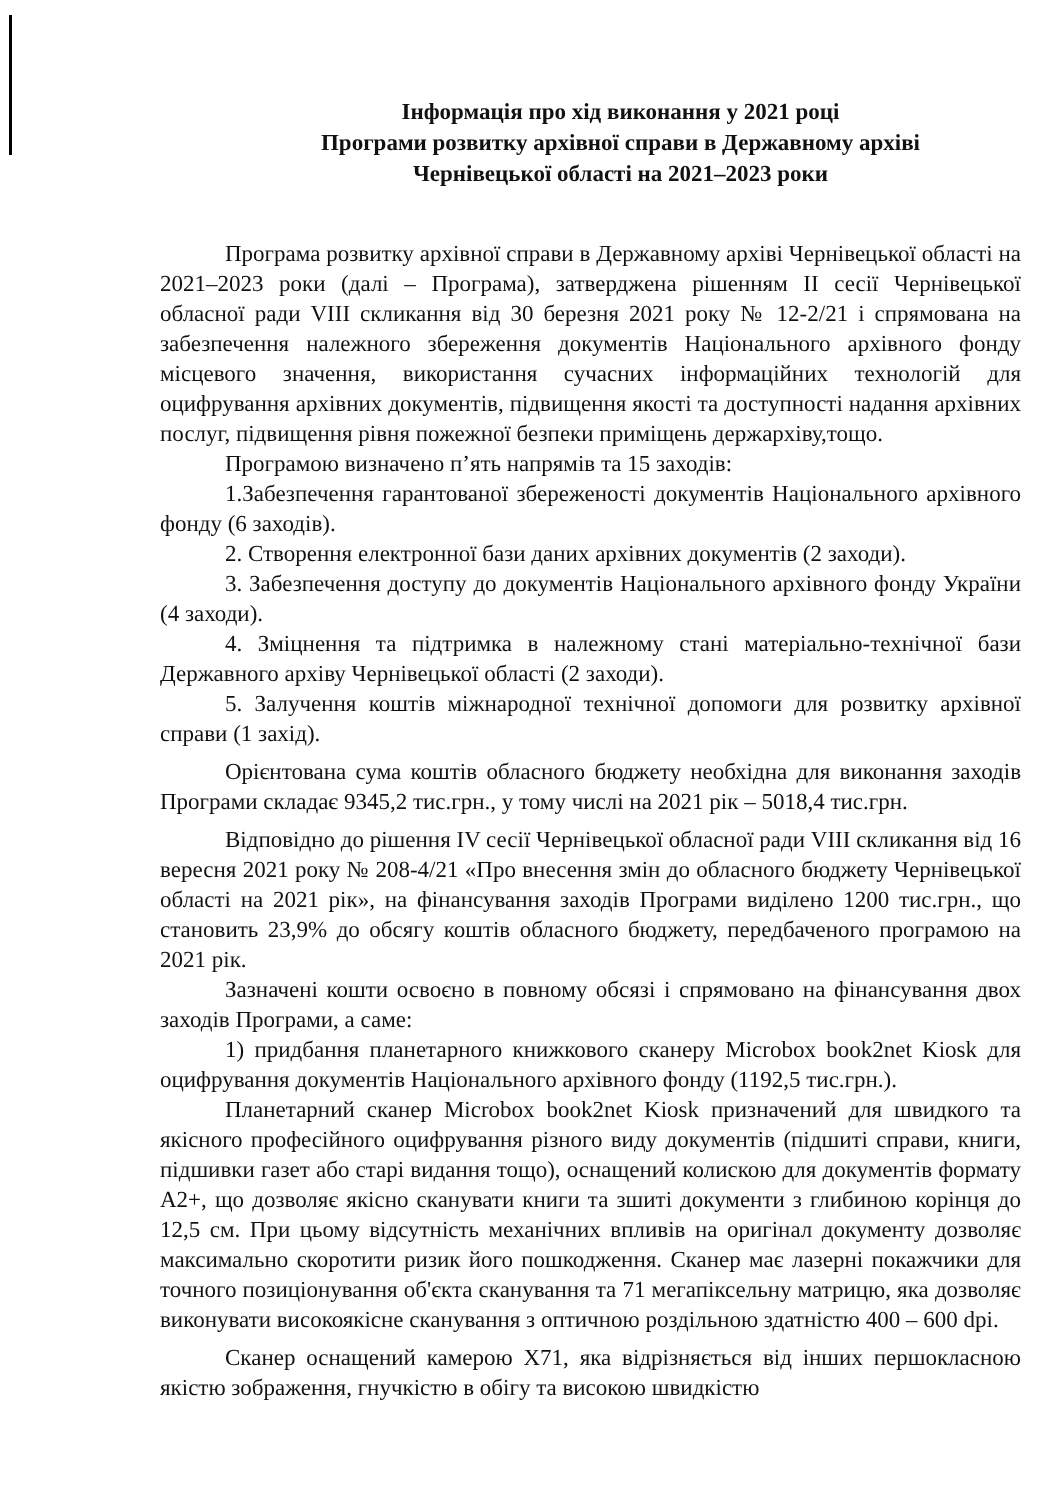Інформація про хід виконання у 2021 році
Програми розвитку архівної справи в Державному архіві
Чернівецької області на 2021–2023 роки
Програма розвитку архівної справи в Державному архіві Чернівецької області на 2021–2023 роки (далі – Програма), затверджена рішенням ІІ сесії Чернівецької обласної ради VIII скликання від 30 березня 2021 року № 12-2/21 і спрямована на забезпечення належного збереження документів Національного архівного фонду місцевого значення, використання сучасних інформаційних технологій для оцифрування архівних документів, підвищення якості та доступності надання архівних послуг, підвищення рівня пожежної безпеки приміщень держархіву,тощо.
Програмою визначено п’ять напрямів та 15 заходів:
1.Забезпечення гарантованої збереженості документів Національного архівного фонду (6 заходів).
2. Створення електронної бази даних архівних документів (2 заходи).
3. Забезпечення доступу до документів Національного архівного фонду України (4 заходи).
4. Зміцнення та підтримка в належному стані матеріально-технічної бази Державного архіву Чернівецької області (2 заходи).
5. Залучення коштів міжнародної технічної допомоги для розвитку архівної справи (1 захід).
Орієнтована сума коштів обласного бюджету необхідна для виконання заходів Програми складає 9345,2 тис.грн., у тому числі на 2021 рік – 5018,4 тис.грн.
Відповідно до рішення IV сесії Чернівецької обласної ради VIII скликання від 16 вересня 2021 року № 208-4/21 «Про внесення змін до обласного бюджету Чернівецької області на 2021 рік», на фінансування заходів Програми виділено 1200 тис.грн., що становить 23,9% до обсягу коштів обласного бюджету, передбаченого програмою на 2021 рік.
Зазначені кошти освоєно в повному обсязі і спрямовано на фінансування двох заходів Програми, а саме:
1) придбання планетарного книжкового сканеру Microbox book2net Kiosk для оцифрування документів Національного архівного фонду (1192,5 тис.грн.).
Планетарний сканер Microbox book2net Kiosk призначений для швидкого та якісного професійного оцифрування різного виду документів (підшиті справи, книги, підшивки газет або старі видання тощо), оснащений колискою для документів формату А2+, що дозволяє якісно сканувати книги та зшиті документи з глибиною корінця до 12,5 см. При цьому відсутність механічних впливів на оригінал документу дозволяє максимально скоротити ризик його пошкодження. Сканер має лазерні покажчики для точного позиціонування об'єкта сканування та 71 мегапіксельну матрицю, яка дозволяє виконувати високоякісне сканування з оптичною роздільною здатністю 400 – 600 dpi.
Сканер оснащений камерою X71, яка відрізняється від інших першокласною якістю зображення, гнучкістю в обігу та високою швидкістю